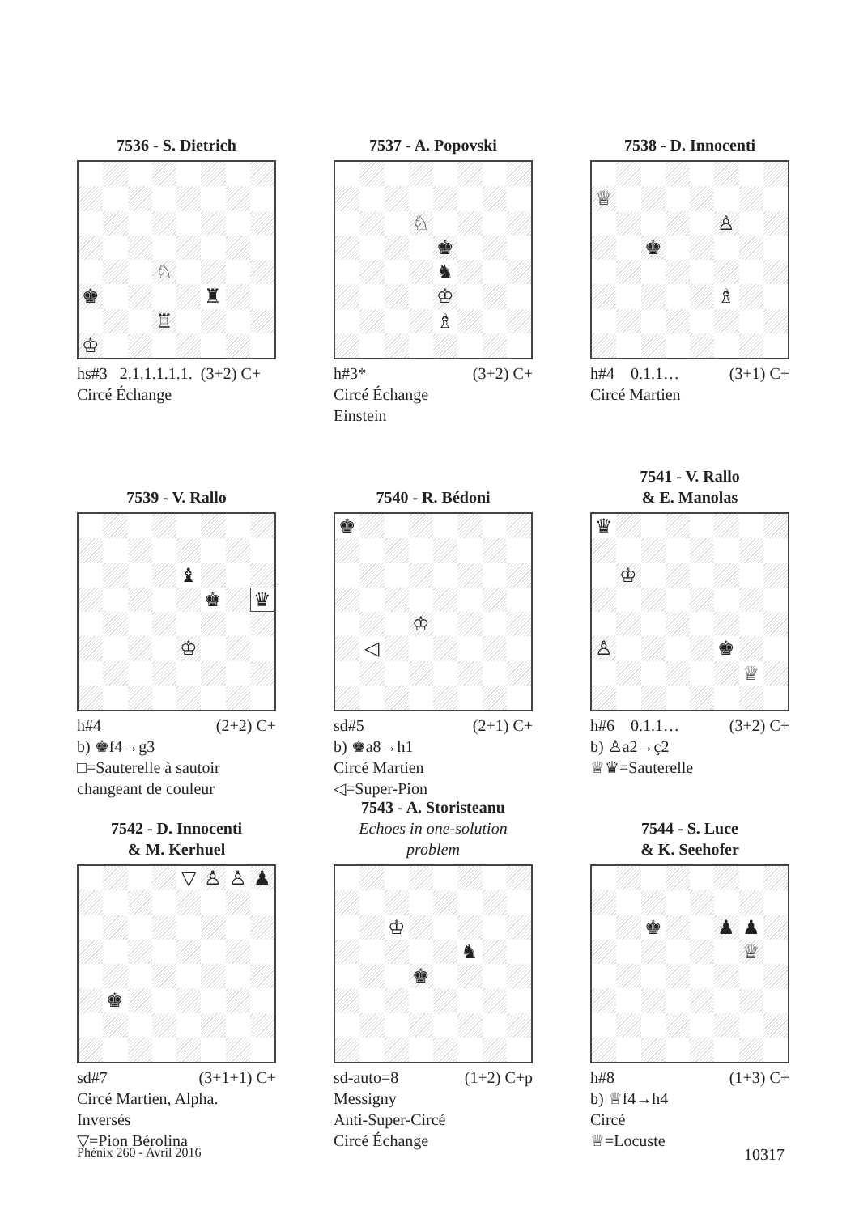7536 - S. Dietrich
♘
♚
♜
♖
♔
hs#3 2.1.1.1.1.1. (3+2) C+
Circé Échange
7537 - A. Popovski
♘
♚
♞
♔
♗
h#3* (3+2) C+
Circé Échange
Einstein
7538 - D. Innocenti
♕
♙
♚
♗
h#4 0.1.1… (3+1) C+
Circé Martien
7539 - V. Rallo
♝
♚
♛
♔
h#4 (2+2) C+
b) ♚f4→g3
□=Sauterelle à sautoir changeant de couleur
7540 - R. Bédoni
♚
♔
◁
sd#5 (2+1) C+
b) ♚a8→h1
Circé Martien
◁=Super-Pion
7541 - V. Rallo
& E. Manolas
♛
♔
♙
♚
♕
h#6 0.1.1… (3+2) C+
b) ♙a2→ç2
♕♛=Sauterelle
7542 - D. Innocenti
& M. Kerhuel
▽
♙
♙
♟
♚
sd#7 (3+1+1) C+
Circé Martien, Alpha. Inversés
▽=Pion Bérolina
7543 - A. Storisteanu
Echoes in one-solution problem
♔
♞
♚
sd-auto=8 (1+2) C+p
Messigny
Anti-Super-Circé
Circé Échange
7544 - S. Luce
& K. Seehofer
♚
♟
♟
♕
h#8 (1+3) C+
b) ♕f4→h4
Circé
♕=Locuste
Phénix 260 - Avril 2016 10317